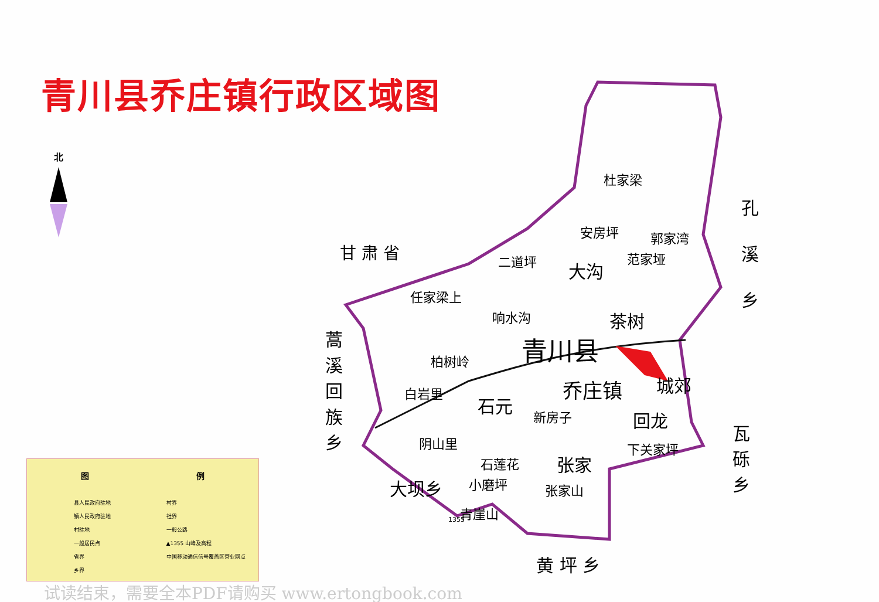青川县乔庄镇行政区域图
北
杜家梁
安房坪 郭家湾
范家垭 二道坪 大沟
任家梁上
响水沟 茶树
青川县 柏树岭
白岩里 乔庄镇 城郊
石元
新房子 回龙
阴山里 下关家坪
石莲花 张家
小磨坪 张家山
青崖山 1355
甘 肃 省
孔
溪
乡
蒿溪回族乡
瓦砾乡
大坝乡
黄 坪 乡
图 例
县人民政府驻地 村界 镇人民政府驻地 社界 村驻地 一般公路 一般居民点 ▲1355 山峰及高程 省界 中国移动通信信号覆盖区营业网点 乡界
试读结束，需要全本PDF请购买 www.ertongbook.com